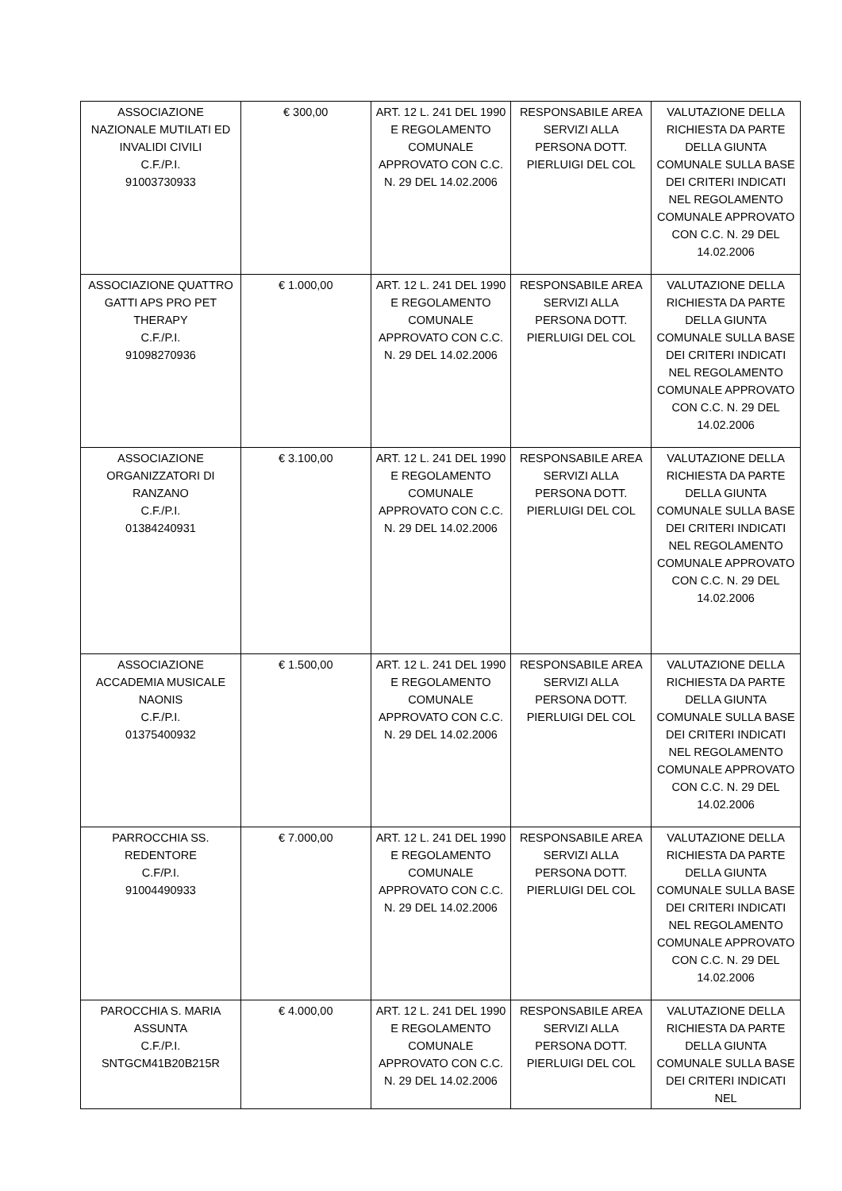| ASSOCIAZIONE NAZIONALE MUTILATI ED INVALIDI CIVILI C.F./P.I. 91003730933 | € 300,00 | ART. 12 L. 241 DEL 1990 E REGOLAMENTO COMUNALE APPROVATO CON C.C. N. 29 DEL 14.02.2006 | RESPONSABILE AREA SERVIZI ALLA PERSONA DOTT. PIERLUIGI DEL COL | VALUTAZIONE DELLA RICHIESTA DA PARTE DELLA GIUNTA COMUNALE SULLA BASE DEI CRITERI INDICATI NEL REGOLAMENTO COMUNALE APPROVATO CON C.C. N. 29 DEL 14.02.2006 |
| ASSOCIAZIONE QUATTRO GATTI APS PRO PET THERAPY C.F./P.I. 91098270936 | € 1.000,00 | ART. 12 L. 241 DEL 1990 E REGOLAMENTO COMUNALE APPROVATO CON C.C. N. 29 DEL 14.02.2006 | RESPONSABILE AREA SERVIZI ALLA PERSONA DOTT. PIERLUIGI DEL COL | VALUTAZIONE DELLA RICHIESTA DA PARTE DELLA GIUNTA COMUNALE SULLA BASE DEI CRITERI INDICATI NEL REGOLAMENTO COMUNALE APPROVATO CON C.C. N. 29 DEL 14.02.2006 |
| ASSOCIAZIONE ORGANIZZATORI DI RANZANO C.F./P.I. 01384240931 | € 3.100,00 | ART. 12 L. 241 DEL 1990 E REGOLAMENTO COMUNALE APPROVATO CON C.C. N. 29 DEL 14.02.2006 | RESPONSABILE AREA SERVIZI ALLA PERSONA DOTT. PIERLUIGI DEL COL | VALUTAZIONE DELLA RICHIESTA DA PARTE DELLA GIUNTA COMUNALE SULLA BASE DEI CRITERI INDICATI NEL REGOLAMENTO COMUNALE APPROVATO CON C.C. N. 29 DEL 14.02.2006 |
| ASSOCIAZIONE ACCADEMIA MUSICALE NAONIS C.F./P.I. 01375400932 | € 1.500,00 | ART. 12 L. 241 DEL 1990 E REGOLAMENTO COMUNALE APPROVATO CON C.C. N. 29 DEL 14.02.2006 | RESPONSABILE AREA SERVIZI ALLA PERSONA DOTT. PIERLUIGI DEL COL | VALUTAZIONE DELLA RICHIESTA DA PARTE DELLA GIUNTA COMUNALE SULLA BASE DEI CRITERI INDICATI NEL REGOLAMENTO COMUNALE APPROVATO CON C.C. N. 29 DEL 14.02.2006 |
| PARROCCHIA SS. REDENTORE C.F/P.I. 91004490933 | € 7.000,00 | ART. 12 L. 241 DEL 1990 E REGOLAMENTO COMUNALE APPROVATO CON C.C. N. 29 DEL 14.02.2006 | RESPONSABILE AREA SERVIZI ALLA PERSONA DOTT. PIERLUIGI DEL COL | VALUTAZIONE DELLA RICHIESTA DA PARTE DELLA GIUNTA COMUNALE SULLA BASE DEI CRITERI INDICATI NEL REGOLAMENTO COMUNALE APPROVATO CON C.C. N. 29 DEL 14.02.2006 |
| PAROCCHIA S. MARIA ASSUNTA C.F./P.I. SNTGCM41B20B215R | € 4.000,00 | ART. 12 L. 241 DEL 1990 E REGOLAMENTO COMUNALE APPROVATO CON C.C. N. 29 DEL 14.02.2006 | RESPONSABILE AREA SERVIZI ALLA PERSONA DOTT. PIERLUIGI DEL COL | VALUTAZIONE DELLA RICHIESTA DA PARTE DELLA GIUNTA COMUNALE SULLA BASE DEI CRITERI INDICATI NEL |